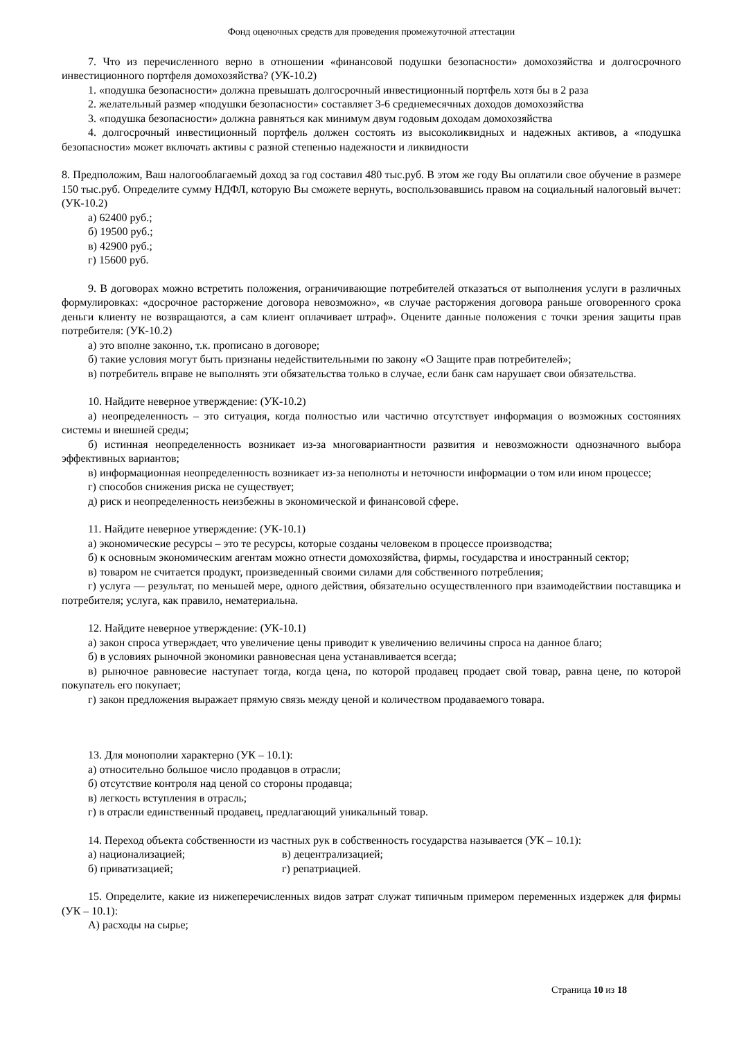Фонд оценочных средств для проведения промежуточной аттестации
7. Что из перечисленного верно в отношении «финансовой подушки безопасности» домохозяйства и долгосрочного инвестиционного портфеля домохозяйства? (УК-10.2)
1. «подушка безопасности» должна превышать долгосрочный инвестиционный портфель хотя бы в 2 раза
2. желательный размер «подушки безопасности» составляет 3-6 среднемесячных доходов домохозяйства
3. «подушка безопасности» должна равняться как минимум двум годовым доходам домохозяйства
4. долгосрочный инвестиционный портфель должен состоять из высоколиквидных и надежных активов, а «подушка безопасности» может включать активы с разной степенью надежности и ликвидности
8. Предположим, Ваш налогооблагаемый доход за год составил 480 тыс.руб. В этом же году Вы оплатили свое обучение в размере 150 тыс.руб. Определите сумму НДФЛ, которую Вы сможете вернуть, воспользовавшись правом на социальный налоговый вычет: (УК-10.2)
а) 62400 руб.;
б) 19500 руб.;
в) 42900 руб.;
г) 15600 руб.
9. В договорах можно встретить положения, ограничивающие потребителей отказаться от выполнения услуги в различных формулировках: «досрочное расторжение договора невозможно», «в случае расторжения договора раньше оговоренного срока деньги клиенту не возвращаются, а сам клиент оплачивает штраф». Оцените данные положения с точки зрения защиты прав потребителя: (УК-10.2)
а) это вполне законно, т.к. прописано в договоре;
б) такие условия могут быть признаны недействительными по закону «О Защите прав потребителей»;
в) потребитель вправе не выполнять эти обязательства только в случае, если банк сам нарушает свои обязательства.
10. Найдите неверное утверждение: (УК-10.2)
а) неопределенность – это ситуация, когда полностью или частично отсутствует информация о возможных состояниях системы и внешней среды;
б) истинная неопределенность возникает из-за многовариантности развития и невозможности однозначного выбора эффективных вариантов;
в) информационная неопределенность возникает из-за неполноты и неточности информации о том или ином процессе;
г) способов снижения риска не существует;
д) риск и неопределенность неизбежны в экономической и финансовой сфере.
11. Найдите неверное утверждение: (УК-10.1)
а) экономические ресурсы – это те ресурсы, которые созданы человеком в процессе производства;
б) к основным экономическим агентам можно отнести домохозяйства, фирмы, государства и иностранный сектор;
в) товаром не считается продукт, произведенный своими силами для собственного потребления;
г) услуга — результат, по меньшей мере, одного действия, обязательно осуществленного при взаимодействии поставщика и потребителя; услуга, как правило, нематериальна.
12. Найдите неверное утверждение: (УК-10.1)
а) закон спроса утверждает, что увеличение цены приводит к увеличению величины спроса на данное благо;
б) в условиях рыночной экономики равновесная цена устанавливается всегда;
в) рыночное равновесие наступает тогда, когда цена, по которой продавец продает свой товар, равна цене, по которой покупатель его покупает;
г) закон предложения выражает прямую связь между ценой и количеством продаваемого товара.
13. Для монополии характерно (УК – 10.1):
а) относительно большое число продавцов в отрасли;
б) отсутствие контроля над ценой со стороны продавца;
в) легкость вступления в отрасль;
г) в отрасли единственный продавец, предлагающий уникальный товар.
14. Переход объекта собственности из частных рук в собственность государства называется (УК – 10.1):
а) национализацией; в) децентрализацией;
б) приватизацией; г) репатриацией.
15. Определите, какие из нижеперечисленных видов затрат служат типичным примером переменных издержек для фирмы (УК – 10.1):
А) расходы на сырье;
Страница 10 из 18